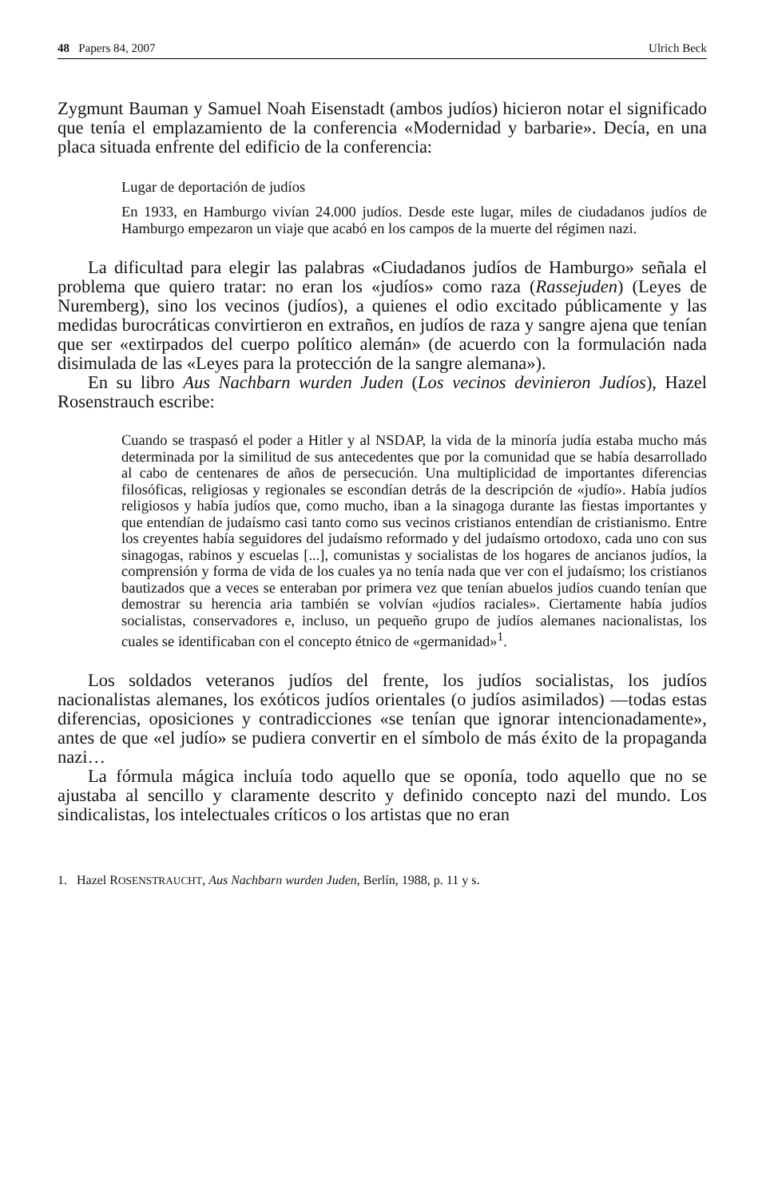48 Papers 84, 2007 Ulrich Beck
Zygmunt Bauman y Samuel Noah Eisenstadt (ambos judíos) hicieron notar el significado que tenía el emplazamiento de la conferencia «Modernidad y barbarie». Decía, en una placa situada enfrente del edificio de la conferencia:
Lugar de deportación de judíos
En 1933, en Hamburgo vivían 24.000 judíos. Desde este lugar, miles de ciudadanos judíos de Hamburgo empezaron un viaje que acabó en los campos de la muerte del régimen nazi.
La dificultad para elegir las palabras «Ciudadanos judíos de Hamburgo» señala el problema que quiero tratar: no eran los «judíos» como raza (Rassejuden) (Leyes de Nuremberg), sino los vecinos (judíos), a quienes el odio excitado públicamente y las medidas burocráticas convirtieron en extraños, en judíos de raza y sangre ajena que tenían que ser «extirpados del cuerpo político alemán» (de acuerdo con la formulación nada disimulada de las «Leyes para la protección de la sangre alemana»).
En su libro Aus Nachbarn wurden Juden (Los vecinos devinieron Judíos), Hazel Rosenstrauch escribe:
Cuando se traspasó el poder a Hitler y al NSDAP, la vida de la minoría judía estaba mucho más determinada por la similitud de sus antecedentes que por la comunidad que se había desarrollado al cabo de centenares de años de persecución. Una multiplicidad de importantes diferencias filosóficas, religiosas y regionales se escondían detrás de la descripción de «judío». Había judíos religiosos y había judíos que, como mucho, iban a la sinagoga durante las fiestas importantes y que entendían de judaísmo casi tanto como sus vecinos cristianos entendían de cristianismo. Entre los creyentes había seguidores del judaísmo reformado y del judaísmo ortodoxo, cada uno con sus sinagogas, rabinos y escuelas [...], comunistas y socialistas de los hogares de ancianos judíos, la comprensión y forma de vida de los cuales ya no tenía nada que ver con el judaísmo; los cristianos bautizados que a veces se enteraban por primera vez que tenían abuelos judíos cuando tenían que demostrar su herencia aria también se volvían «judíos raciales». Ciertamente había judíos socialistas, conservadores e, incluso, un pequeño grupo de judíos alemanes nacionalistas, los cuales se identificaban con el concepto étnico de «germanidad»<sup>1</sup>.
Los soldados veteranos judíos del frente, los judíos socialistas, los judíos nacionalistas alemanes, los exóticos judíos orientales (o judíos asimilados) —todas estas diferencias, oposiciones y contradicciones «se tenían que ignorar intencionadamente», antes de que «el judío» se pudiera convertir en el símbolo de más éxito de la propaganda nazi…
La fórmula mágica incluía todo aquello que se oponía, todo aquello que no se ajustaba al sencillo y claramente descrito y definido concepto nazi del mundo. Los sindicalistas, los intelectuales críticos o los artistas que no eran
1. Hazel ROSENSTRAUCHT, Aus Nachbarn wurden Juden, Berlín, 1988, p. 11 y s.